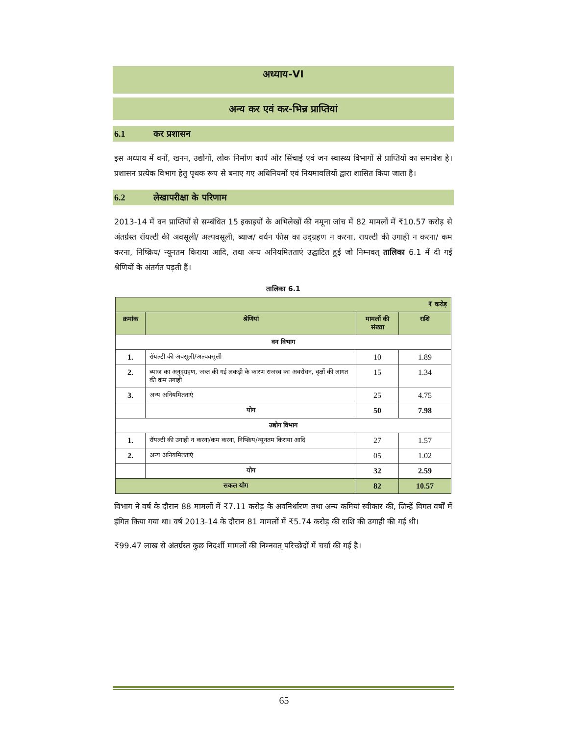अध्याय-VI
अन्य कर एवं कर-भिन्न प्राप्तियां
6.1 कर प्रशासन
इस अध्याय में वनों, खनन, उद्योगों, लोक निर्माण कार्य और सिंचाई एवं जन स्वास्थ्य विभागों से प्राप्तियों का समावेश है। प्रशासन प्रत्येक विभाग हेतु पृथक रूप से बनाए गए अधिनियमों एवं नियमावलियों द्वारा शासित किया जाता है।
6.2 लेखापरीक्षा के परिणाम
2013-14 में वन प्राप्तियों से सम्बंधित 15 इकाइयों के अभिलेखों की नमूना जांच में 82 मामलों में ₹10.57 करोड़ से अंतर्ग्रस्त रॉयल्टी की अवसूली/ अल्पवसूली, ब्याज/ वर्धन फीस का उद्ग्रहण न करना, रायल्टी की उगाही न करना/ कम करना, निष्क्रिय/ न्यूनतम किराया आदि, तथा अन्य अनियमितताएं उद्घाटित हुई जो निम्नवत् तालिका 6.1 में दी गई श्रेणियों के अंतर्गत पड़ती हैं।
तालिका 6.1
| ₹ करोड़ | | | |
| --- | --- | --- | --- |
| क्रमांक | श्रेणियां | मामलों की संख्या | राशि |
| वन विभाग | | | |
| 1. | रॉयल्टी की अवसूली/अल्पवसूली | 10 | 1.89 |
| 2. | ब्याज का अनुद्ग्रहण, जब्त की गई लकड़ी के कारण राजस्व का अवरोधन, वृक्षों की लागत की कम उगाही | 15 | 1.34 |
| 3. | अन्य अनियमितताएं | 25 | 4.75 |
| | योग | 50 | 7.98 |
| उद्योग विभाग | | | |
| 1. | रॉयल्टी की उगाही न करना/कम करना, निष्क्रिय/न्यूनतम किराया आदि | 27 | 1.57 |
| 2. | अन्य अनियमितताएं | 05 | 1.02 |
| | योग | 32 | 2.59 |
| सकल योग | | 82 | 10.57 |
विभाग ने वर्ष के दौरान 88 मामलों में ₹7.11 करोड़ के अवनिर्धारण तथा अन्य कमियां स्वीकार की, जिन्हें विगत वर्षों में इंगित किया गया था। वर्ष 2013-14 के दौरान 81 मामलों में ₹5.74 करोड़ की राशि की उगाही की गई थी।
₹99.47 लाख से अंतर्ग्रस्त कुछ निदर्शी मामलों की निम्नवत् परिच्छेदों में चर्चा की गई है।
65